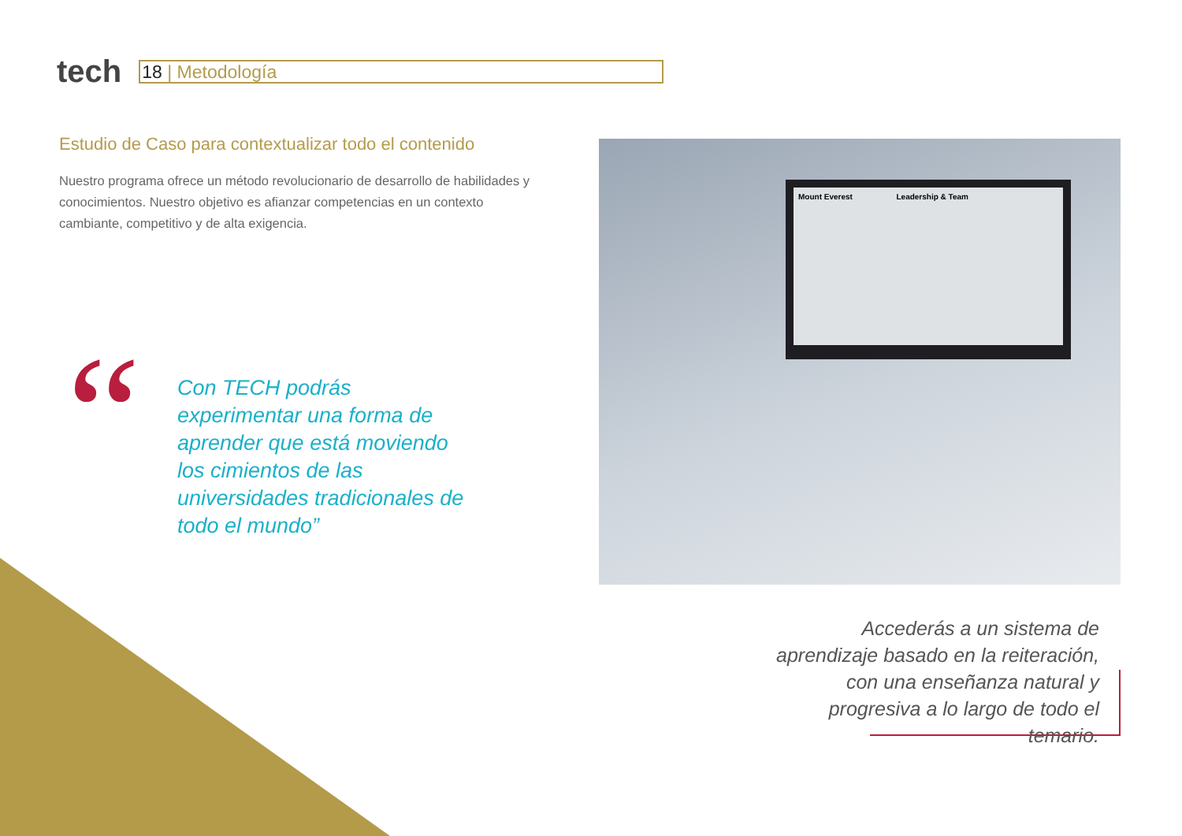tech
18 | Metodología
Estudio de Caso para contextualizar todo el contenido
Nuestro programa ofrece un método revolucionario de desarrollo de habilidades y conocimientos. Nuestro objetivo es afianzar competencias en un contexto cambiante, competitivo y de alta exigencia.
“
Con TECH podrás experimentar una forma de aprender que está moviendo los cimientos de las universidades tradicionales de todo el mundo”
Mount Everest Leadership & Team
Accederás a un sistema de aprendizaje basado en la reiteración, con una enseñanza natural y progresiva a lo largo de todo el temario.